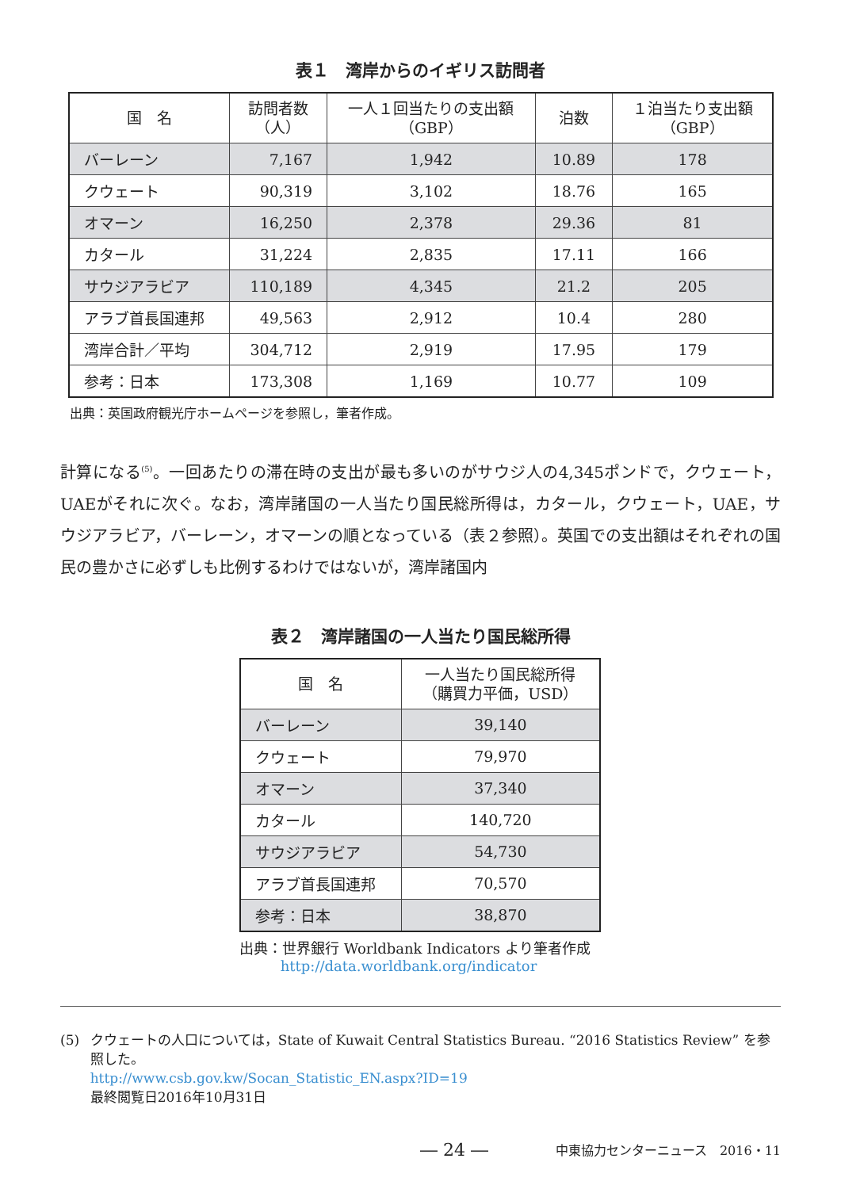表１　湾岸からのイギリス訪問者
| 国 名 | 訪問者数 （人） | 一人１回当たりの支出額 （GBP） | 泊数 | １泊当たり支出額 （GBP） |
| --- | --- | --- | --- | --- |
| バーレーン | 7,167 | 1,942 | 10.89 | 178 |
| クウェート | 90,319 | 3,102 | 18.76 | 165 |
| オマーン | 16,250 | 2,378 | 29.36 | 81 |
| カタール | 31,224 | 2,835 | 17.11 | 166 |
| サウジアラビア | 110,189 | 4,345 | 21.2 | 205 |
| アラブ首長国連邦 | 49,563 | 2,912 | 10.4 | 280 |
| 湾岸合計／平均 | 304,712 | 2,919 | 17.95 | 179 |
| 参考：日本 | 173,308 | 1,169 | 10.77 | 109 |
出典：英国政府観光庁ホームページを参照し，筆者作成。
計算になる<sup>(5)</sup>。一回あたりの滞在時の支出が最も多いのがサウジ人の4,345ポンドで，クウェート，UAEがそれに次ぐ。なお，湾岸諸国の一人当たり国民総所得は，カタール，クウェート，UAE，サウジアラビア，バーレーン，オマーンの順となっている（表２参照）。英国での支出額はそれぞれの国民の豊かさに必ずしも比例するわけではないが，湾岸諸国内
表２　湾岸諸国の一人当たり国民総所得
| 国 名 | 一人当たり国民総所得 （購買力平価，USD） |
| --- | --- |
| バーレーン | 39,140 |
| クウェート | 79,970 |
| オマーン | 37,340 |
| カタール | 140,720 |
| サウジアラビア | 54,730 |
| アラブ首長国連邦 | 70,570 |
| 参考：日本 | 38,870 |
出典：世界銀行 Worldbank Indicators より筆者作成
http://data.worldbank.org/indicator
(5) クウェートの人口については，State of Kuwait Central Statistics Bureau. “2016 Statistics Review” を参照した。
http://www.csb.gov.kw/Socan_Statistic_EN.aspx?ID=19
最終閲覧日2016年10月31日
― 24 ― 中東協力センターニュース　2016・11